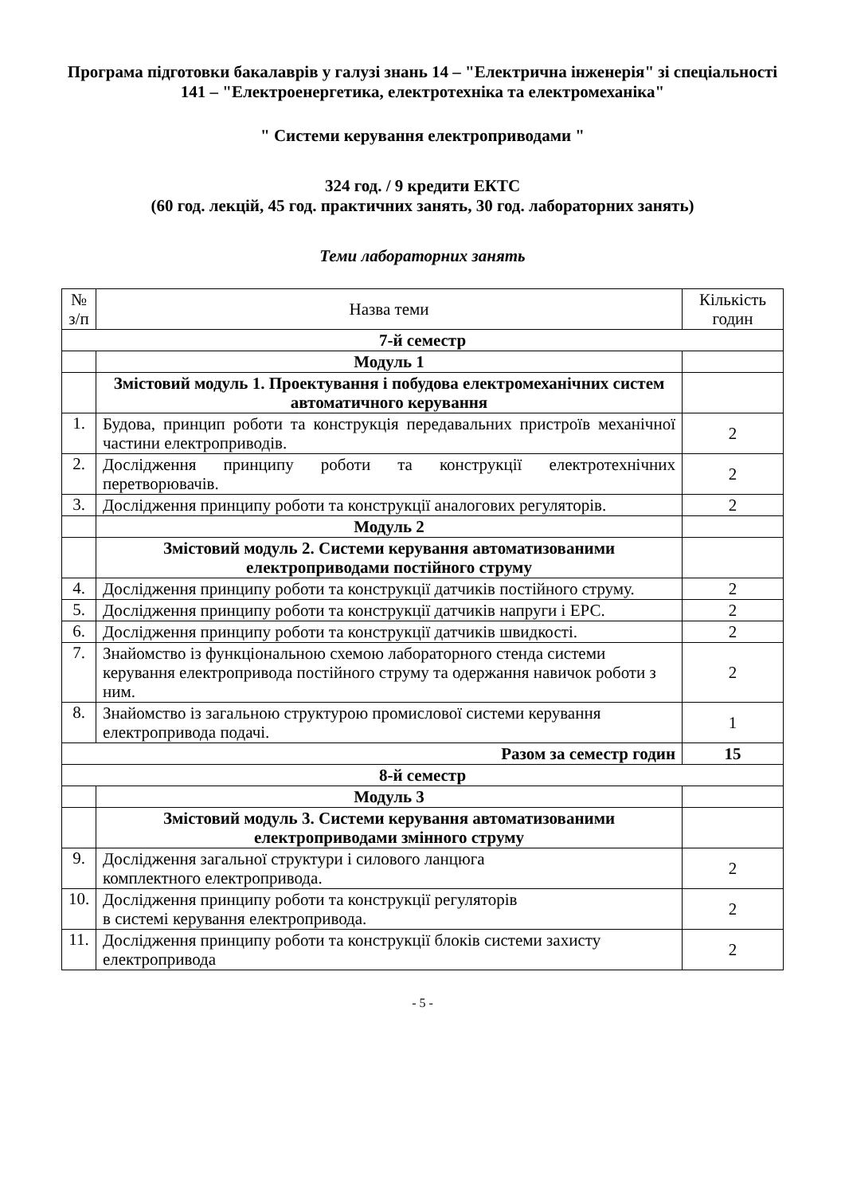Програма підготовки бакалаврів у галузі знань 14 – "Електрична інженерія" зі спеціальності 141 – "Електроенергетика, електротехніка та електромеханіка"
" Системи керування електроприводами "
324 год. / 9 кредити ЕКТС
(60 год. лекцій, 45 год. практичних занять, 30 год. лабораторних занять)
Теми лабораторних занять
| № з/п | Назва теми | Кількість годин |
| --- | --- | --- |
| 7-й семестр | | |
| | Модуль 1 | |
| | Змістовий модуль 1. Проектування і побудова електромеханічних систем автоматичного керування | |
| 1. | Будова, принцип роботи та конструкція передавальних пристроїв механічної частини електроприводів. | 2 |
| 2. | Дослідження принципу роботи та конструкції електротехнічних перетворювачів. | 2 |
| 3. | Дослідження принципу роботи та конструкції аналогових регуляторів. | 2 |
| | Модуль 2 | |
| | Змістовий модуль 2. Системи керування автоматизованими електроприводами постійного струму | |
| 4. | Дослідження принципу роботи та конструкції датчиків постійного струму. | 2 |
| 5. | Дослідження принципу роботи та конструкції датчиків напруги і ЕРС. | 2 |
| 6. | Дослідження принципу роботи та конструкції датчиків швидкості. | 2 |
| 7. | Знайомство із функціональною схемою лабораторного стенда системи керування електропривода постійного струму та одержання навичок роботи з ним. | 2 |
| 8. | Знайомство із загальною структурою промислової системи керування електропривода подачі. | 1 |
| Разом за семестр годин | | 15 |
| 8-й семестр | | |
| | Модуль 3 | |
| | Змістовий модуль 3. Системи керування автоматизованими електроприводами змінного струму | |
| 9. | Дослідження загальної структури і силового ланцюга комплектного електропривода. | 2 |
| 10. | Дослідження принципу роботи та конструкції регуляторів в системі керування електропривода. | 2 |
| 11. | Дослідження принципу роботи та конструкції блоків системи захисту електропривода | 2 |
- 5 -